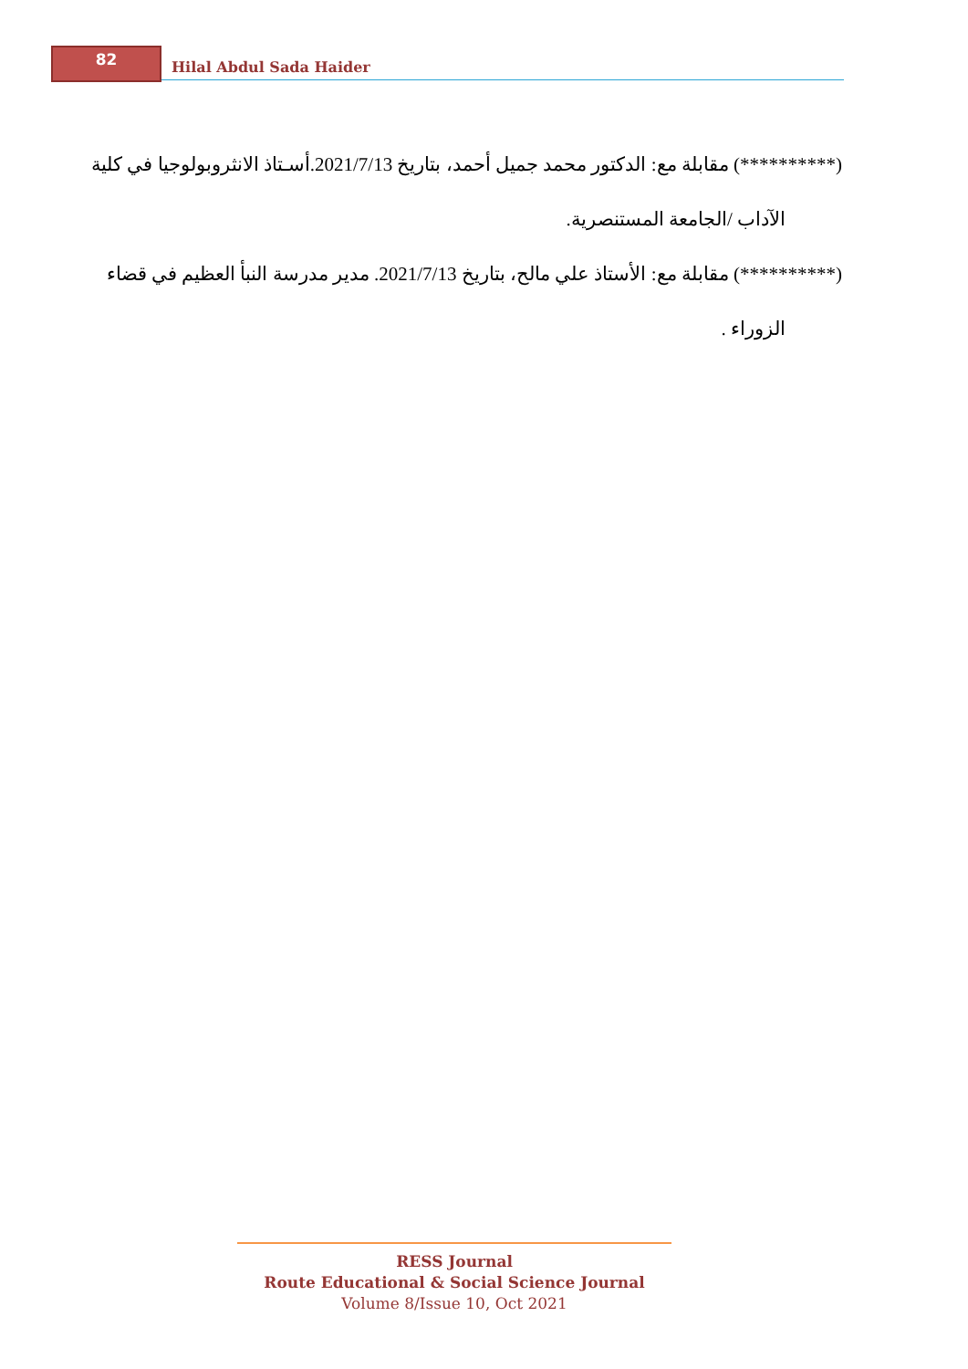82
Hilal Abdul Sada Haider
(**********) مقابلة مع: الدكتور محمد جميل أحمد، بتاريخ 2021/7/13.أسـتاذ الانثروبولوجيا في كلية
الآداب /الجامعة المستنصرية.
(**********) مقابلة مع: الأستاذ علي مالح، بتاريخ 2021/7/13. مدير مدرسة النبأ العظيم في قضاء
الزوراء .
RESS Journal
Route Educational & Social Science Journal
Volume 8/Issue 10, Oct 2021